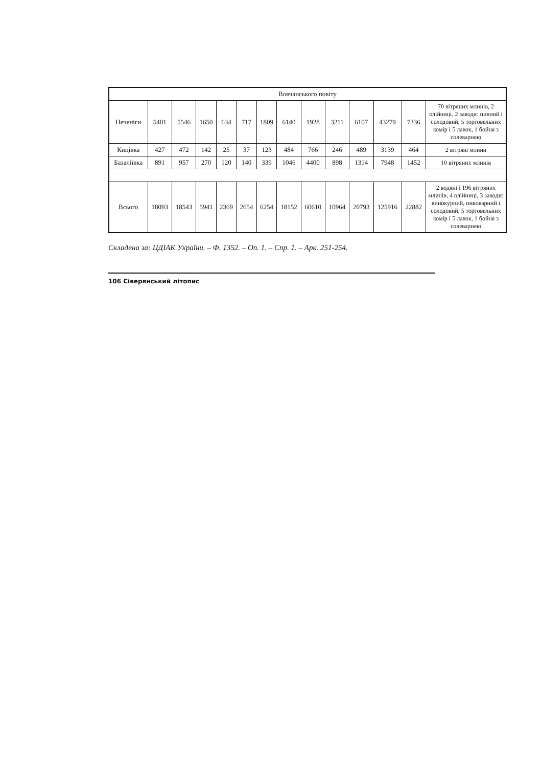| Вовчанського повіту | | | | | | | | | | | | | |
| Печеніги | 5401 | 5546 | 1650 | 634 | 717 | 1809 | 6140 | 1928 | 3211 | 6107 | 43279 | 7336 | 70 вітряних млинів, 2 олійниці, 2 заводи: пивний і солодовий, 5 торговельних комір і 5 лавок, 1 бойня з солеварнею |
| Кицівка | 427 | 472 | 142 | 25 | 37 | 123 | 484 | 766 | 246 | 489 | 3139 | 464 | 2 вітряні млини |
| Базаліївка | 891 | 957 | 270 | 120 | 140 | 339 | 1046 | 4400 | 898 | 1314 | 7948 | 1452 | 10 вітряних млинів |
| Всього | 18093 | 18543 | 5941 | 2369 | 2654 | 6254 | 18152 | 60610 | 10964 | 20793 | 125916 | 22882 | 2 водяні і 196 вітряних млинів, 4 олійниці, 3 заводи: винокурний, пивоварний і солодовий, 5 торговельних комір і 5 лавок, 1 бойня з солеварнею |
Складена за: ЦДІАК України. – Ф. 1352. – Оп. 1. – Спр. 1. – Арк. 251-254.
106 Сіверянський літопис